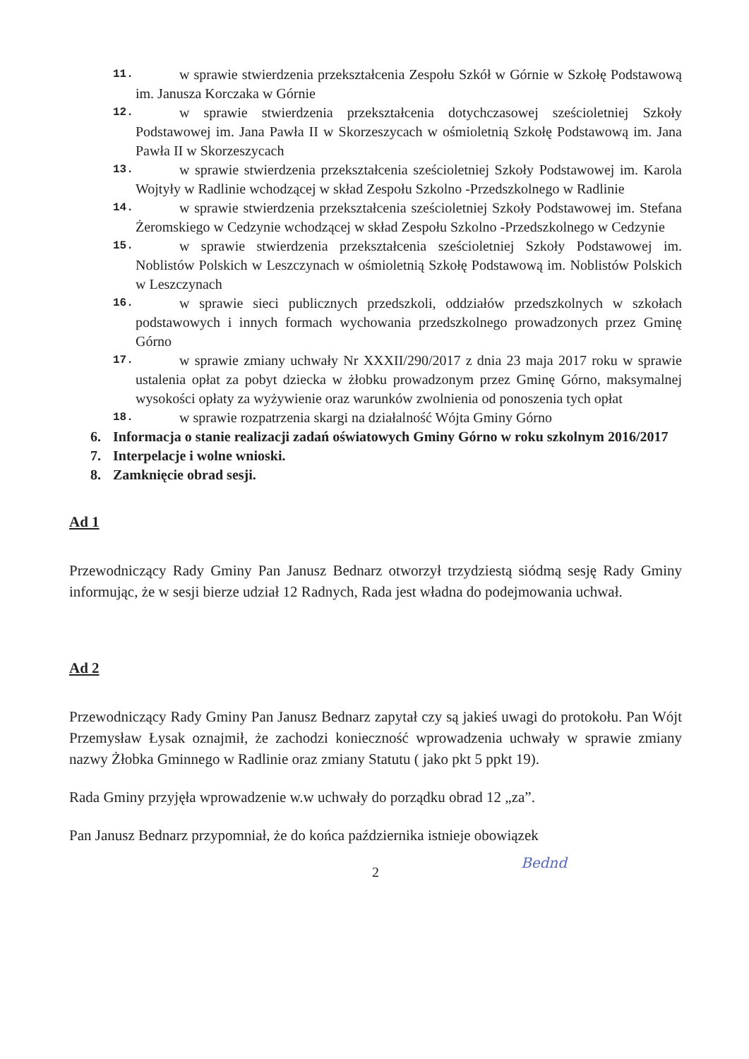11. w sprawie stwierdzenia przekształcenia Zespołu Szkół w Górnie w Szkołę Podstawową im. Janusza Korczaka w Górnie
12. w sprawie stwierdzenia przekształcenia dotychczasowej sześcioletniej Szkoły Podstawowej im. Jana Pawła II w Skorzeszycach w ośmioletnią Szkołę Podstawową im. Jana Pawła II w Skorzeszycach
13. w sprawie stwierdzenia przekształcenia sześcioletniej Szkoły Podstawowej im. Karola Wojtyły w Radlinie wchodzącej w skład Zespołu Szkolno -Przedszkolnego w Radlinie
14. w sprawie stwierdzenia przekształcenia sześcioletniej Szkoły Podstawowej im. Stefana Żeromskiego w Cedzynie wchodzącej w skład Zespołu Szkolno -Przedszkolnego w Cedzynie
15. w sprawie stwierdzenia przekształcenia sześcioletniej Szkoły Podstawowej im. Noblistów Polskich w Leszczynach w ośmioletnią Szkołę Podstawową im. Noblistów Polskich w Leszczynach
16. w sprawie sieci publicznych przedszkoli, oddziałów przedszkolnych w szkołach podstawowych i innych formach wychowania przedszkolnego prowadzonych przez Gminę Górno
17. w sprawie zmiany uchwały Nr XXXII/290/2017 z dnia 23 maja 2017 roku w sprawie ustalenia opłat za pobyt dziecka w żłobku prowadzonym przez Gminę Górno, maksymalnej wysokości opłaty za wyżywienie oraz warunków zwolnienia od ponoszenia tych opłat
18. w sprawie rozpatrzenia skargi na działalność Wójta Gminy Górno
6. Informacja o stanie realizacji zadań oświatowych Gminy Górno w roku szkolnym 2016/2017
7. Interpelacje i wolne wnioski.
8. Zamknięcie obrad sesji.
Ad 1
Przewodniczący Rady Gminy Pan Janusz Bednarz otworzył trzydziestą siódmą sesję Rady Gminy informując, że w sesji bierze udział 12 Radnych, Rada jest władna do podejmowania uchwał.
Ad 2
Przewodniczący Rady Gminy Pan Janusz Bednarz zapytał czy są jakieś uwagi do protokołu. Pan Wójt Przemysław Łysak oznajmił, że zachodzi konieczność wprowadzenia uchwały w sprawie zmiany nazwy Żłobka Gminnego w Radlinie oraz zmiany Statutu ( jako pkt 5 ppkt 19).
Rada Gminy przyjęła wprowadzenie w.w uchwały do porządku obrad 12 „za”.
Pan Janusz Bednarz przypomniał, że do końca października istnieje obowiązek
2
Bednd